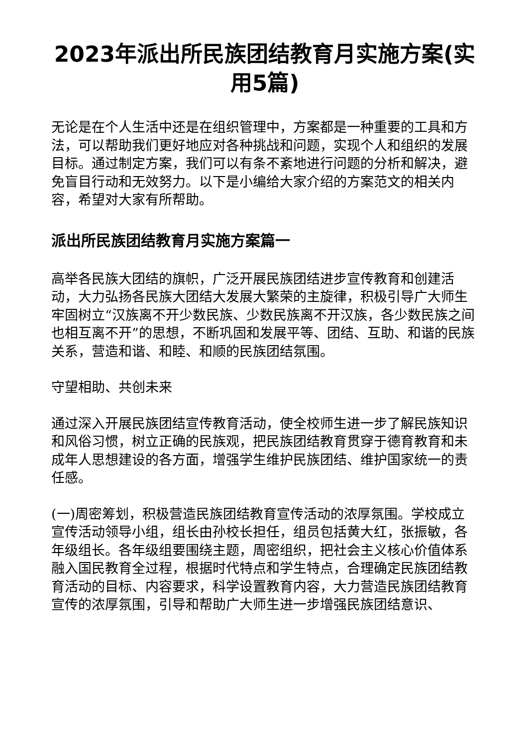2023年派出所民族团结教育月实施方案(实用5篇)
无论是在个人生活中还是在组织管理中，方案都是一种重要的工具和方法，可以帮助我们更好地应对各种挑战和问题，实现个人和组织的发展目标。通过制定方案，我们可以有条不紊地进行问题的分析和解决，避免盲目行动和无效努力。以下是小编给大家介绍的方案范文的相关内容，希望对大家有所帮助。
派出所民族团结教育月实施方案篇一
高举各民族大团结的旗帜，广泛开展民族团结进步宣传教育和创建活动，大力弘扬各民族大团结大发展大繁荣的主旋律，积极引导广大师生牢固树立“汉族离不开少数民族、少数民族离不开汉族，各少数民族之间也相互离不开”的思想，不断巩固和发展平等、团结、互助、和谐的民族关系，营造和谐、和睦、和顺的民族团结氛围。
守望相助、共创未来
通过深入开展民族团结宣传教育活动，使全校师生进一步了解民族知识和风俗习惯，树立正确的民族观，把民族团结教育贯穿于德育教育和未成年人思想建设的各方面，增强学生维护民族团结、维护国家统一的责任感。
(一)周密筹划，积极营造民族团结教育宣传活动的浓厚氛围。学校成立宣传活动领导小组，组长由孙校长担任，组员包括黄大红，张振敏，各年级组长。各年级组要围绕主题，周密组织，把社会主义核心价值体系融入国民教育全过程，根据时代特点和学生特点，合理确定民族团结教育活动的目标、内容要求，科学设置教育内容，大力营造民族团结教育宣传的浓厚氛围，引导和帮助广大师生进一步增强民族团结意识、